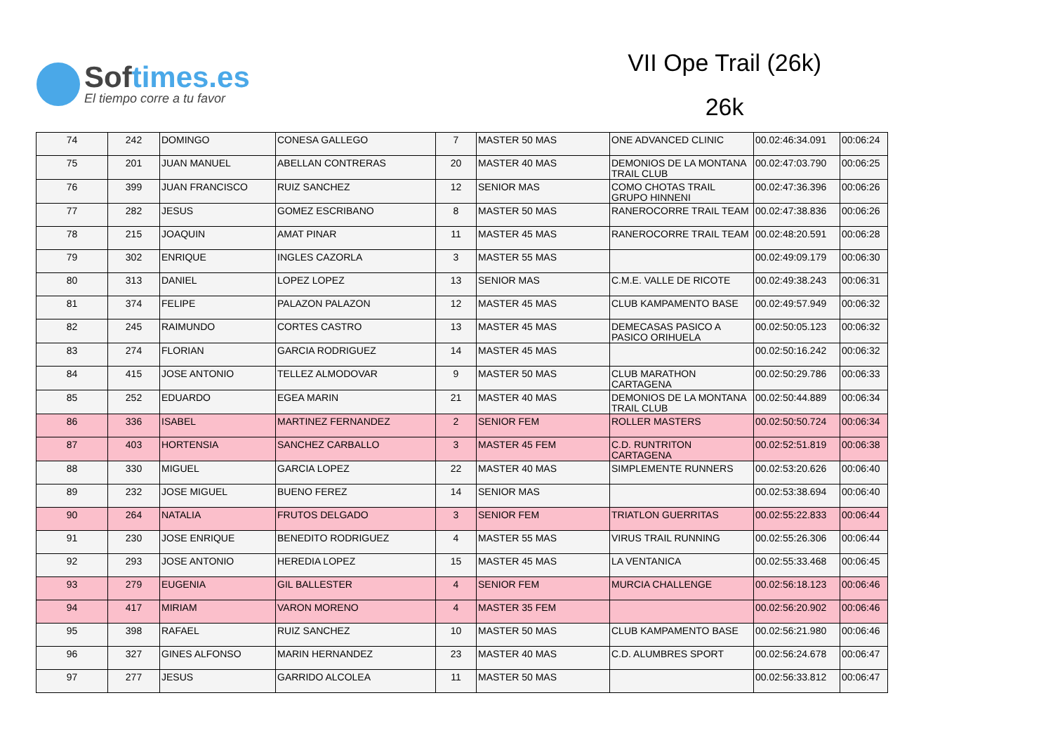Softimes.es
El tiempo corre a tu favor
VII Ope Trail (26k)
26k
| 74 | 242 | DOMINGO | CONESA GALLEGO | 7 | MASTER 50 MAS | ONE ADVANCED CLINIC | 00.02:46:34.091 | 00:06:24 |
| 75 | 201 | JUAN MANUEL | ABELLAN CONTRERAS | 20 | MASTER 40 MAS | DEMONIOS DE LA MONTANA TRAIL CLUB | 00.02:47:03.790 | 00:06:25 |
| 76 | 399 | JUAN FRANCISCO | RUIZ SANCHEZ | 12 | SENIOR MAS | COMO CHOTAS TRAIL GRUPO HINNENI | 00.02:47:36.396 | 00:06:26 |
| 77 | 282 | JESUS | GOMEZ ESCRIBANO | 8 | MASTER 50 MAS | RANEROCORRE TRAIL TEAM | 00.02:47:38.836 | 00:06:26 |
| 78 | 215 | JOAQUIN | AMAT PINAR | 11 | MASTER 45 MAS | RANEROCORRE TRAIL TEAM | 00.02:48:20.591 | 00:06:28 |
| 79 | 302 | ENRIQUE | INGLES CAZORLA | 3 | MASTER 55 MAS | | 00.02:49:09.179 | 00:06:30 |
| 80 | 313 | DANIEL | LOPEZ LOPEZ | 13 | SENIOR MAS | C.M.E. VALLE DE RICOTE | 00.02:49:38.243 | 00:06:31 |
| 81 | 374 | FELIPE | PALAZON PALAZON | 12 | MASTER 45 MAS | CLUB KAMPAMENTO BASE | 00.02:49:57.949 | 00:06:32 |
| 82 | 245 | RAIMUNDO | CORTES CASTRO | 13 | MASTER 45 MAS | DEMECASAS PASICO A PASICO ORIHUELA | 00.02:50:05.123 | 00:06:32 |
| 83 | 274 | FLORIAN | GARCIA RODRIGUEZ | 14 | MASTER 45 MAS | | 00.02:50:16.242 | 00:06:32 |
| 84 | 415 | JOSE ANTONIO | TELLEZ ALMODOVAR | 9 | MASTER 50 MAS | CLUB MARATHON CARTAGENA | 00.02:50:29.786 | 00:06:33 |
| 85 | 252 | EDUARDO | EGEA MARIN | 21 | MASTER 40 MAS | DEMONIOS DE LA MONTANA TRAIL CLUB | 00.02:50:44.889 | 00:06:34 |
| 86 | 336 | ISABEL | MARTINEZ FERNANDEZ | 2 | SENIOR FEM | ROLLER MASTERS | 00.02:50:50.724 | 00:06:34 |
| 87 | 403 | HORTENSIA | SANCHEZ CARBALLO | 3 | MASTER 45 FEM | C.D. RUNTRITON CARTAGENA | 00.02:52:51.819 | 00:06:38 |
| 88 | 330 | MIGUEL | GARCIA LOPEZ | 22 | MASTER 40 MAS | SIMPLEMENTE RUNNERS | 00.02:53:20.626 | 00:06:40 |
| 89 | 232 | JOSE MIGUEL | BUENO FEREZ | 14 | SENIOR MAS | | 00.02:53:38.694 | 00:06:40 |
| 90 | 264 | NATALIA | FRUTOS DELGADO | 3 | SENIOR FEM | TRIATLON GUERRITAS | 00.02:55:22.833 | 00:06:44 |
| 91 | 230 | JOSE ENRIQUE | BENEDITO RODRIGUEZ | 4 | MASTER 55 MAS | VIRUS TRAIL RUNNING | 00.02:55:26.306 | 00:06:44 |
| 92 | 293 | JOSE ANTONIO | HEREDIA LOPEZ | 15 | MASTER 45 MAS | LA VENTANICA | 00.02:55:33.468 | 00:06:45 |
| 93 | 279 | EUGENIA | GIL BALLESTER | 4 | SENIOR FEM | MURCIA CHALLENGE | 00.02:56:18.123 | 00:06:46 |
| 94 | 417 | MIRIAM | VARON MORENO | 4 | MASTER 35 FEM | | 00.02:56:20.902 | 00:06:46 |
| 95 | 398 | RAFAEL | RUIZ SANCHEZ | 10 | MASTER 50 MAS | CLUB KAMPAMENTO BASE | 00.02:56:21.980 | 00:06:46 |
| 96 | 327 | GINES ALFONSO | MARIN HERNANDEZ | 23 | MASTER 40 MAS | C.D. ALUMBRES SPORT | 00.02:56:24.678 | 00:06:47 |
| 97 | 277 | JESUS | GARRIDO ALCOLEA | 11 | MASTER 50 MAS | | 00.02:56:33.812 | 00:06:47 |